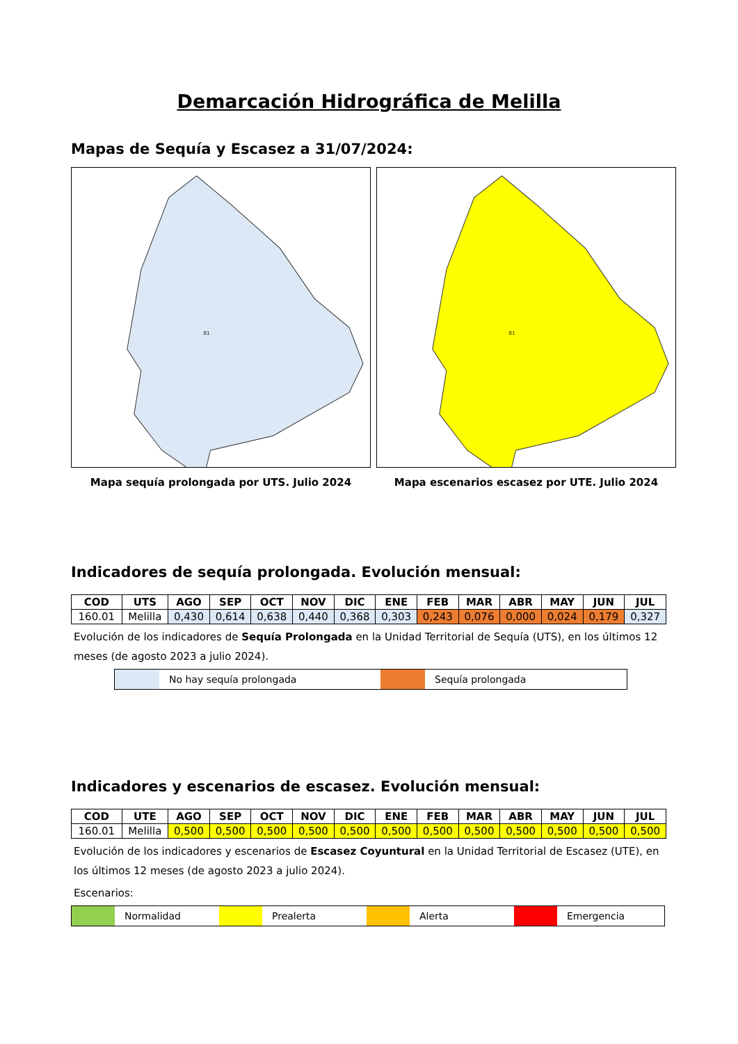Demarcación Hidrográfica de Melilla
Mapas de Sequía y Escasez a 31/07/2024:
01
01
Mapa sequía prolongada por UTS. Julio 2024 Mapa escenarios escasez por UTE. Julio 2024
Indicadores de sequía prolongada. Evolución mensual:
| COD | UTS | AGO | SEP | OCT | NOV | DIC | ENE | FEB | MAR | ABR | MAY | JUN | JUL |
| --- | --- | --- | --- | --- | --- | --- | --- | --- | --- | --- | --- | --- | --- |
| 160.01 | Melilla | 0,430 | 0,614 | 0,638 | 0,440 | 0,368 | 0,303 | 0,243 | 0,076 | 0,000 | 0,024 | 0,179 | 0,327 |
Evolución de los indicadores de Sequía Prolongada en la Unidad Territorial de Sequía (UTS), en los últimos 12 meses (de agosto 2023 a julio 2024).
No hay sequía prolongada Sequía prolongada
Indicadores y escenarios de escasez. Evolución mensual:
| COD | UTE | AGO | SEP | OCT | NOV | DIC | ENE | FEB | MAR | ABR | MAY | JUN | JUL |
| --- | --- | --- | --- | --- | --- | --- | --- | --- | --- | --- | --- | --- | --- |
| 160.01 | Melilla | 0,500 | 0,500 | 0,500 | 0,500 | 0,500 | 0,500 | 0,500 | 0,500 | 0,500 | 0,500 | 0,500 | 0,500 |
Evolución de los indicadores y escenarios de Escasez Coyuntural en la Unidad Territorial de Escasez (UTE), en los últimos 12 meses (de agosto 2023 a julio 2024).
Escenarios:
Normalidad Prealerta Alerta Emergencia